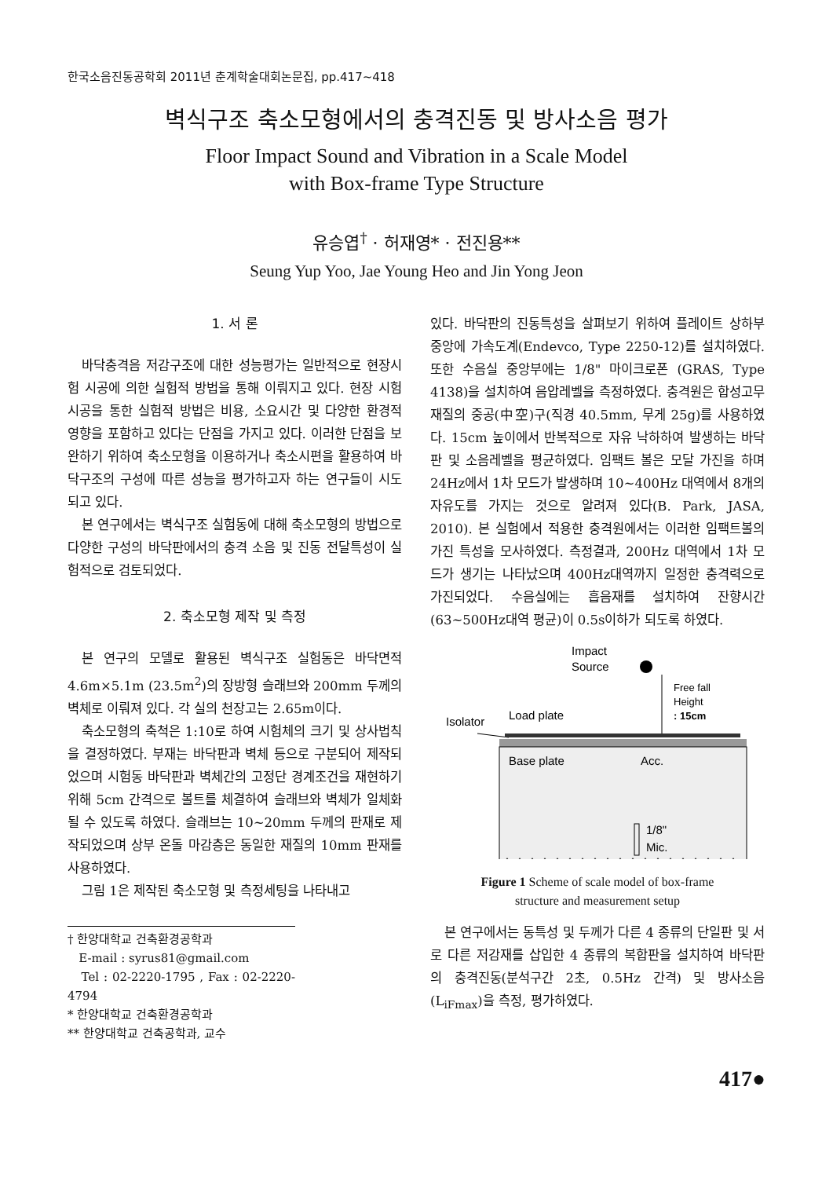한국소음진동공학회 2011년 춘계학술대회논문집, pp.417~418
벽식구조 축소모형에서의 충격진동 및 방사소음 평가
Floor Impact Sound and Vibration in a Scale Model
with Box-frame Type Structure
유승엽<sup>†</sup> · 허재영* · 전진용**
Seung Yup Yoo, Jae Young Heo and Jin Yong Jeon
1. 서 론
바닥충격음 저감구조에 대한 성능평가는 일반적으로 현장시험 시공에 의한 실험적 방법을 통해 이뤄지고 있다. 현장 시험시공을 통한 실험적 방법은 비용, 소요시간 및 다양한 환경적 영향을 포함하고 있다는 단점을 가지고 있다. 이러한 단점을 보완하기 위하여 축소모형을 이용하거나 축소시편을 활용하여 바닥구조의 구성에 따른 성능을 평가하고자 하는 연구들이 시도되고 있다.
본 연구에서는 벽식구조 실험동에 대해 축소모형의 방법으로 다양한 구성의 바닥판에서의 충격 소음 및 진동 전달특성이 실험적으로 검토되었다.
2. 축소모형 제작 및 측정
본 연구의 모델로 활용된 벽식구조 실험동은 바닥면적 4.6m×5.1m (23.5m<sup>2</sup>)의 장방형 슬래브와 200mm 두께의 벽체로 이뤄져 있다. 각 실의 천장고는 2.65m이다.
축소모형의 축척은 1:10로 하여 시험체의 크기 및 상사법칙을 결정하였다. 부재는 바닥판과 벽체 등으로 구분되어 제작되었으며 시험동 바닥판과 벽체간의 고정단 경계조건을 재현하기 위해 5cm 간격으로 볼트를 체결하여 슬래브와 벽체가 일체화될 수 있도록 하였다. 슬래브는 10~20mm 두께의 판재로 제작되었으며 상부 온돌 마감층은 동일한 재질의 10mm 판재를 사용하였다.
그림 1은 제작된 축소모형 및 측정세팅을 나타내고
† 한양대학교 건축환경공학과
E-mail : syrus81@gmail.com
Tel : 02-2220-1795 , Fax : 02-2220-4794
* 한양대학교 건축환경공학과
** 한양대학교 건축공학과, 교수
있다. 바닥판의 진동특성을 살펴보기 위하여 플레이트 상하부 중앙에 가속도계(Endevco, Type 2250-12)를 설치하였다. 또한 수음실 중앙부에는 1/8" 마이크로폰 (GRAS, Type 4138)을 설치하여 음압레벨을 측정하였다. 충격원은 합성고무 재질의 중공(中空)구(직경 40.5mm, 무게 25g)를 사용하였다. 15cm 높이에서 반복적으로 자유 낙하하여 발생하는 바닥판 및 소음레벨을 평균하였다. 임팩트 볼은 모달 가진을 하며 24Hz에서 1차 모드가 발생하며 10~400Hz 대역에서 8개의 자유도를 가지는 것으로 알려져 있다(B. Park, JASA, 2010). 본 실험에서 적용한 충격원에서는 이러한 임팩트볼의 가진 특성을 모사하였다. 측정결과, 200Hz 대역에서 1차 모드가 생기는 나타났으며 400Hz대역까지 일정한 충격력으로 가진되었다. 수음실에는 흡음재를 설치하여 잔향시간(63~500Hz대역 평균)이 0.5s이하가 되도록 하였다.
Impact
Source
Free fall
Height
: 15cm
Load plate
Isolator
Base plate
Acc.
1/8"
Mic.
Figure 1 Scheme of scale model of box-frame
structure and measurement setup
본 연구에서는 동특성 및 두께가 다른 4 종류의 단일판 및 서로 다른 저감재를 삽입한 4 종류의 복합판을 설치하여 바닥판의 충격진동(분석구간 2초, 0.5Hz 간격) 및 방사소음(L<sub>iFmax</sub>)을 측정, 평가하였다.
417●